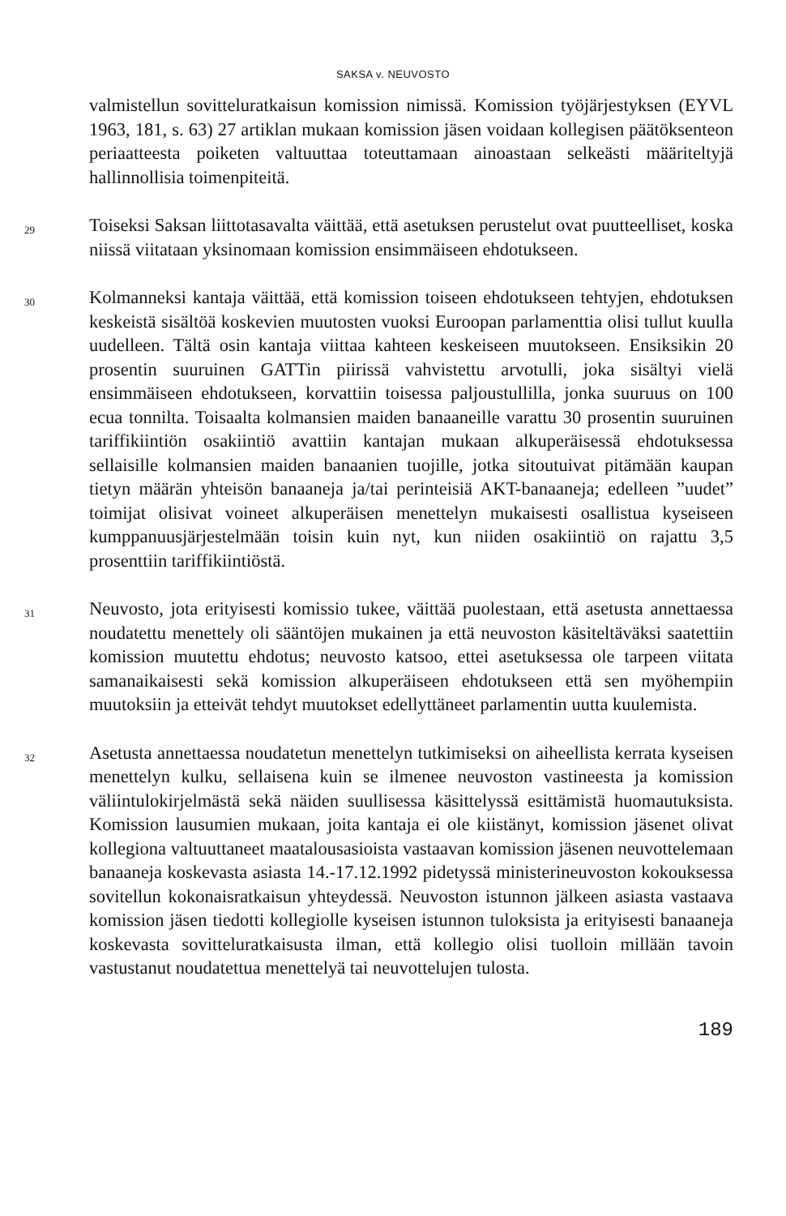SAKSA v. NEUVOSTO
valmistellun sovitteluratkaisun komission nimissä. Komission työjärjestyksen (EYVL 1963, 181, s. 63) 27 artiklan mukaan komission jäsen voidaan kollegisen päätöksenteon periaatteesta poiketen valtuuttaa toteuttamaan ainoastaan selkeästi määriteltyjä hallinnollisia toimenpiteitä.
29
Toiseksi Saksan liittotasavalta väittää, että asetuksen perustelut ovat puutteelliset, koska niissä viitataan yksinomaan komission ensimmäiseen ehdotukseen.
30
Kolmanneksi kantaja väittää, että komission toiseen ehdotukseen tehtyjen, ehdotuksen keskeistä sisältöä koskevien muutosten vuoksi Euroopan parlamenttia olisi tullut kuulla uudelleen. Tältä osin kantaja viittaa kahteen keskeiseen muutokseen. Ensiksikin 20 prosentin suuruinen GATTin piirissä vahvistettu arvotulli, joka sisältyi vielä ensimmäiseen ehdotukseen, korvattiin toisessa paljoustullilla, jonka suuruus on 100 ecua tonnilta. Toisaalta kolmansien maiden banaaneille varattu 30 prosentin suuruinen tariffikiintiön osakiintiö avattiin kantajan mukaan alkuperäisessä ehdotuksessa sellaisille kolmansien maiden banaanien tuojille, jotka sitoutuivat pitämään kaupan tietyn määrän yhteisön banaaneja ja/tai perinteisiä AKT-banaaneja; edelleen ”uudet” toimijat olisivat voineet alkuperäisen menettelyn mukaisesti osallistua kyseiseen kumppanuusjärjestelmään toisin kuin nyt, kun niiden osakiintiö on rajattu 3,5 prosenttiin tariffikiintiöstä.
31
Neuvosto, jota erityisesti komissio tukee, väittää puolestaan, että asetusta annettaessa noudatettu menettely oli sääntöjen mukainen ja että neuvoston käsiteltäväksi saatettiin komission muutettu ehdotus; neuvosto katsoo, ettei asetuksessa ole tarpeen viitata samanaikaisesti sekä komission alkuperäiseen ehdotukseen että sen myöhempiin muutoksiin ja etteivät tehdyt muutokset edellyttäneet parlamentin uutta kuulemista.
32
Asetusta annettaessa noudatetun menettelyn tutkimiseksi on aiheellista kerrata kyseisen menettelyn kulku, sellaisena kuin se ilmenee neuvoston vastineesta ja komission väliintulokirjelmästä sekä näiden suullisessa käsittelyssä esittämistä huomautuksista. Komission lausumien mukaan, joita kantaja ei ole kiistänyt, komission jäsenet olivat kollegiona valtuuttaneet maatalousasioista vastaavan komission jäsenen neuvottelemaan banaaneja koskevasta asiasta 14.-17.12.1992 pidetyssä ministerineuvoston kokouksessa sovitellun kokonaisratkaisun yhteydessä. Neuvoston istunnon jälkeen asiasta vastaava komission jäsen tiedotti kollegiolle kyseisen istunnon tuloksista ja erityisesti banaaneja koskevasta sovitteluratkaisusta ilman, että kollegio olisi tuolloin millään tavoin vastustanut noudatettua menettelyä tai neuvottelujen tulosta.
189